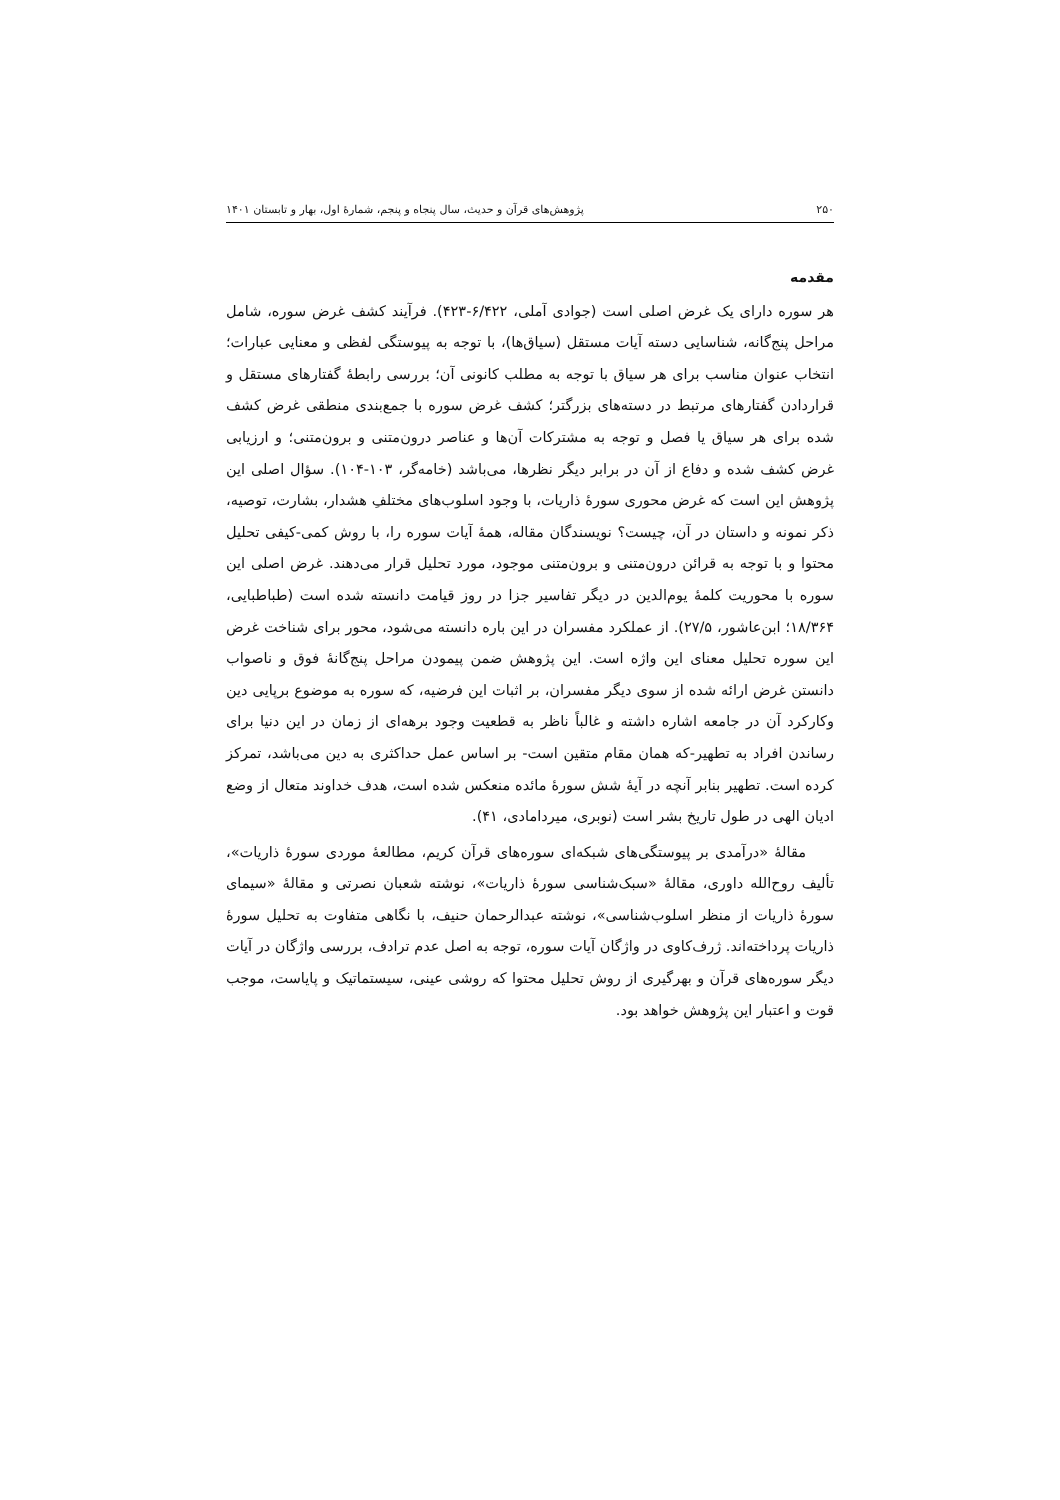۲۵۰ پژوهش‌های قرآن و حدیث، سال پنجاه و پنجم، شمارهٔ اول، بهار و تابستان ۱۴۰۱
مقدمه
هر سوره دارای یک غرض اصلی است (جوادی آملی، ۶/۴۲۲-۴۲۳). فرآیند کشف غرض سوره، شامل مراحل پنج‌گانه، شناسایی دسته آیات مستقل (سیاق‌ها)، با توجه به پیوستگی لفظی و معنایی عبارات؛ انتخاب عنوان مناسب برای هر سیاق با توجه به مطلب کانونی آن؛ بررسی رابطهٔ گفتارهای مستقل و قراردادن گفتارهای مرتبط در دسته‌های بزرگتر؛ کشف غرض سوره با جمع‌بندی منطقی غرض کشف شده برای هر سیاق یا فصل و توجه به مشترکات آن‌ها و عناصر درون‌متنی و برون‌متنی؛ و ارزیابی غرض کشف شده و دفاع از آن در برابر دیگر نظرها، می‌باشد (خامه‌گر، ۱۰۳-۱۰۴). سؤال اصلی این پژوهش این است که غرض محوری سورهٔ ذاریات، با وجود اسلوب‌های مختلفِ هشدار، بشارت، توصیه، ذکر نمونه و داستان در آن، چیست؟ نویسندگان مقاله، همهٔ آیات سوره را، با روش کمی-کیفی تحلیل محتوا و با توجه به قرائن درون‌متنی و برون‌متنی موجود، مورد تحلیل قرار می‌دهند. غرض اصلی این سوره با محوریت کلمهٔ یوم‌الدین در دیگر تفاسیر جزا در روز قیامت دانسته شده است (طباطبایی، ۱۸/۳۶۴؛ ابن‌عاشور، ۲۷/۵). از عملکرد مفسران در این باره دانسته می‌شود، محور برای شناخت غرض این سوره تحلیل معنای این واژه است. این پژوهش ضمن پیمودن مراحل پنج‌گانهٔ فوق و ناصواب دانستن غرض ارائه شده از سوی دیگر مفسران، بر اثبات این فرضیه، که سوره به موضوع برپایی دین وکارکرد آن در جامعه اشاره داشته و غالباً ناظر به قطعیت وجود برهه‌ای از زمان در این دنیا برای رساندن افراد به تطهیر-که همان مقام متقین است- بر اساس عمل حداکثری به دین می‌باشد، تمرکز کرده است. تطهیر بنابر آنچه در آیهٔ شش سورهٔ مائده منعکس شده است، هدف خداوند متعال از وضع ادیان الهی در طول تاریخ بشر است (نوبری، میردامادی، ۴۱).
مقالهٔ «درآمدی بر پیوستگی‌های شبکه‌ای سوره‌های قرآن کریم، مطالعهٔ موردی سورهٔ ذاریات»، تألیف روح‌الله داوری، مقالهٔ «سبک‌شناسی سورهٔ ذاریات»، نوشته شعبان نصرتی و مقالهٔ «سیمای سورهٔ ذاریات از منظر اسلوب‌شناسی»، نوشته عبدالرحمان حنیف، با نگاهی متفاوت به تحلیل سورهٔ ذاریات پرداخته‌اند. ژرف‌کاوی در واژگان آیات سوره، توجه به اصل عدم ترادف، بررسی واژگان در آیات دیگر سوره‌های قرآن و بهرگیری از روش تحلیل محتوا که روشی عینی، سیستماتیک و پایاست، موجب قوت و اعتبار این پژوهش خواهد بود.